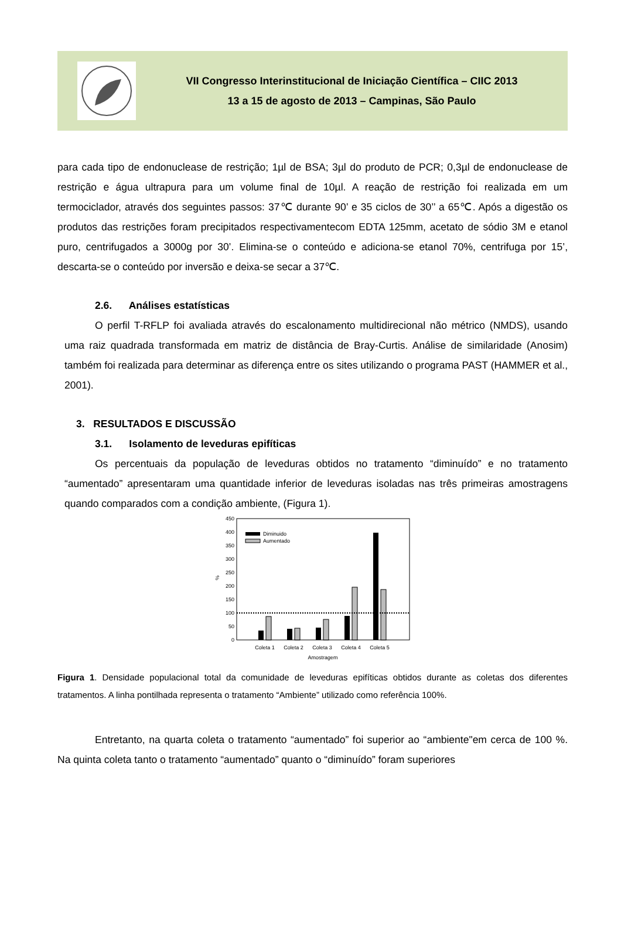VII Congresso Interinstitucional de Iniciação Científica – CIIC 2013
13 a 15 de agosto de 2013 – Campinas, São Paulo
para cada tipo de endonuclease de restrição; 1µl de BSA; 3µl do produto de PCR; 0,3µl de endonuclease de restrição e água ultrapura para um volume final de 10µl. A reação de restrição foi realizada em um termociclador, através dos seguintes passos: 37℃ durante 90’ e 35 ciclos de 30’’ a 65℃. Após a digestão os produtos das restrições foram precipitados respectivamentecom EDTA 125mm, acetato de sódio 3M e etanol puro, centrifugados a 3000g por 30’. Elimina-se o conteúdo e adiciona-se etanol 70%, centrifuga por 15’, descarta-se o conteúdo por inversão e deixa-se secar a 37℃.
2.6. Análises estatísticas
O perfil T-RFLP foi avaliada através do escalonamento multidirecional não métrico (NMDS), usando uma raiz quadrada transformada em matriz de distância de Bray-Curtis. Análise de similaridade (Anosim) também foi realizada para determinar as diferença entre os sites utilizando o programa PAST (HAMMER et al., 2001).
3. RESULTADOS E DISCUSSÃO
3.1. Isolamento de leveduras epifíticas
Os percentuais da população de leveduras obtidos no tratamento “diminuído” e no tratamento “aumentado” apresentaram uma quantidade inferior de leveduras isoladas nas três primeiras amostragens quando comparados com a condição ambiente, (Figura 1).
450
400
350
300
250
200
150
100
50
0
%
Diminuido
Aumentado
Coleta 1
Coleta 2
Coleta 3
Coleta 4
Coleta 5
Amostragem
Figura 1. Densidade populacional total da comunidade de leveduras epifíticas obtidos durante as coletas dos diferentes tratamentos. A linha pontilhada representa o tratamento “Ambiente” utilizado como referência 100%.
Entretanto, na quarta coleta o tratamento “aumentado” foi superior ao “ambiente"em cerca de 100 %. Na quinta coleta tanto o tratamento “aumentado” quanto o “diminuído” foram superiores